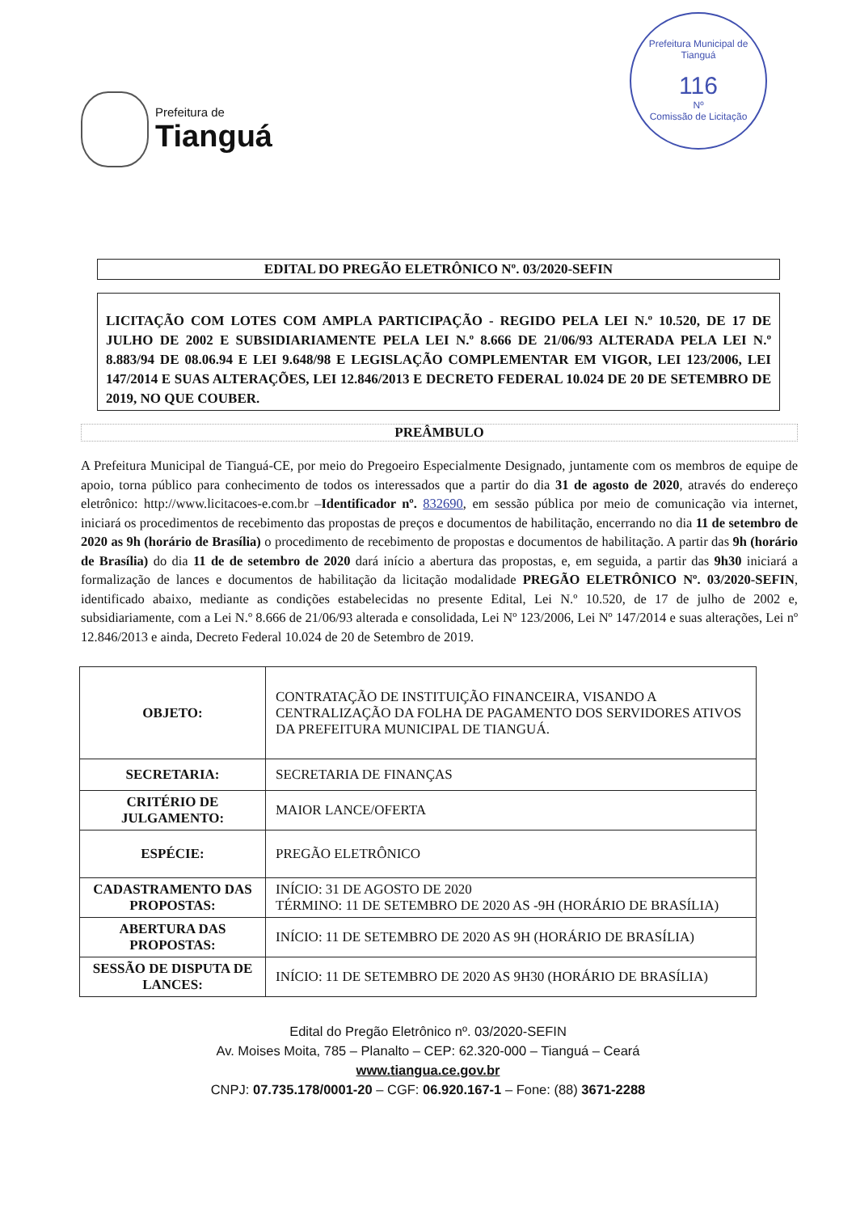Prefeitura de
Tianguá
Prefeitura Municipal de Tianguá
116
Nº
Comissão de Licitação
EDITAL DO PREGÃO ELETRÔNICO Nº. 03/2020-SEFIN
LICITAÇÃO COM LOTES COM AMPLA PARTICIPAÇÃO - REGIDO PELA LEI N.º 10.520, DE 17 DE JULHO DE 2002 E SUBSIDIARIAMENTE PELA LEI N.º 8.666 DE 21/06/93 ALTERADA PELA LEI N.º 8.883/94 DE 08.06.94 E LEI 9.648/98 E LEGISLAÇÃO COMPLEMENTAR EM VIGOR, LEI 123/2006, LEI 147/2014 E SUAS ALTERAÇÕES, LEI 12.846/2013 E DECRETO FEDERAL 10.024 DE 20 DE SETEMBRO DE 2019, NO QUE COUBER.
PREÂMBULO
A Prefeitura Municipal de Tianguá-CE, por meio do Pregoeiro Especialmente Designado, juntamente com os membros de equipe de apoio, torna público para conhecimento de todos os interessados que a partir do dia 31 de agosto de 2020, através do endereço eletrônico: http://www.licitacoes-e.com.br –Identificador nº. 832690, em sessão pública por meio de comunicação via internet, iniciará os procedimentos de recebimento das propostas de preços e documentos de habilitação, encerrando no dia 11 de setembro de 2020 as 9h (horário de Brasília) o procedimento de recebimento de propostas e documentos de habilitação. A partir das 9h (horário de Brasília) do dia 11 de de setembro de 2020 dará início a abertura das propostas, e, em seguida, a partir das 9h30 iniciará a formalização de lances e documentos de habilitação da licitação modalidade PREGÃO ELETRÔNICO Nº. 03/2020-SEFIN, identificado abaixo, mediante as condições estabelecidas no presente Edital, Lei N.º 10.520, de 17 de julho de 2002 e, subsidiariamente, com a Lei N.º 8.666 de 21/06/93 alterada e consolidada, Lei Nº 123/2006, Lei Nº 147/2014 e suas alterações, Lei nº 12.846/2013 e ainda, Decreto Federal 10.024 de 20 de Setembro de 2019.
| OBJETO: | CONTRATAÇÃO DE INSTITUIÇÃO FINANCEIRA, VISANDO A CENTRALIZAÇÃO DA FOLHA DE PAGAMENTO DOS SERVIDORES ATIVOS DA PREFEITURA MUNICIPAL DE TIANGUÁ. |
| SECRETARIA: | SECRETARIA DE FINANÇAS |
| CRITÉRIO DE JULGAMENTO: | MAIOR LANCE/OFERTA |
| ESPÉCIE: | PREGÃO ELETRÔNICO |
| CADASTRAMENTO DAS PROPOSTAS: | INÍCIO: 31 DE AGOSTO DE 2020 TÉRMINO: 11 DE SETEMBRO DE 2020 AS -9H (HORÁRIO DE BRASÍLIA) |
| ABERTURA DAS PROPOSTAS: | INÍCIO: 11 DE SETEMBRO DE 2020 AS 9H (HORÁRIO DE BRASÍLIA) |
| SESSÃO DE DISPUTA DE LANCES: | INÍCIO: 11 DE SETEMBRO DE 2020 AS 9H30 (HORÁRIO DE BRASÍLIA) |
Edital do Pregão Eletrônico nº. 03/2020-SEFIN
Av. Moises Moita, 785 – Planalto – CEP: 62.320-000 – Tianguá – Ceará
www.tiangua.ce.gov.br
CNPJ: 07.735.178/0001-20 – CGF: 06.920.167-1 – Fone: (88) 3671-2288